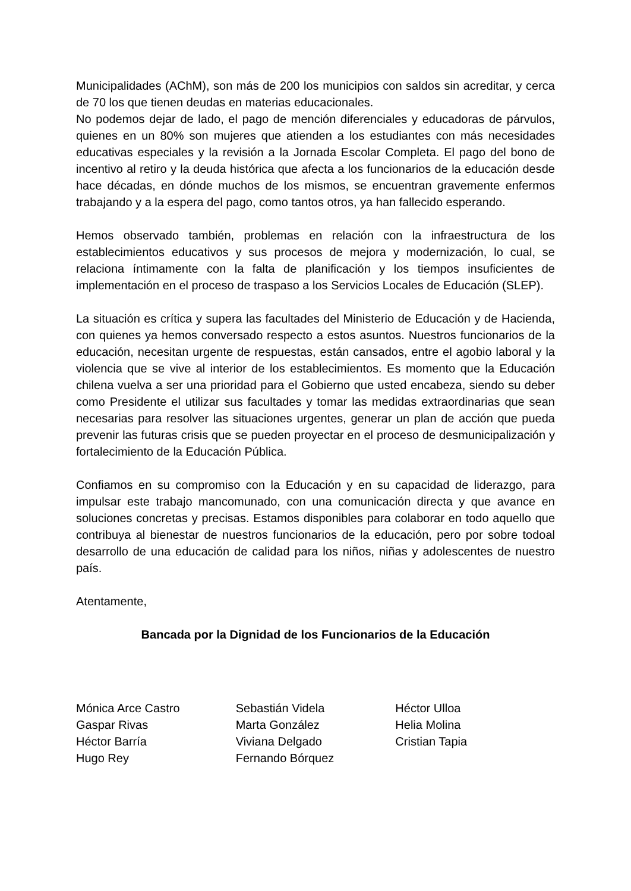Municipalidades (AChM), son más de 200 los municipios con saldos sin acreditar, y cerca de 70 los que tienen deudas en materias educacionales.
No podemos dejar de lado, el pago de mención diferenciales y educadoras de párvulos, quienes en un 80% son mujeres que atienden a los estudiantes con más necesidades educativas especiales y la revisión a la Jornada Escolar Completa. El pago del bono de incentivo al retiro y la deuda histórica que afecta a los funcionarios de la educación desde hace décadas, en dónde muchos de los mismos, se encuentran gravemente enfermos trabajando y a la espera del pago, como tantos otros, ya han fallecido esperando.
Hemos observado también, problemas en relación con la infraestructura de los establecimientos educativos y sus procesos de mejora y modernización, lo cual, se relaciona íntimamente con la falta de planificación y los tiempos insuficientes de implementación en el proceso de traspaso a los Servicios Locales de Educación (SLEP).
La situación es crítica y supera las facultades del Ministerio de Educación y de Hacienda, con quienes ya hemos conversado respecto a estos asuntos. Nuestros funcionarios de la educación, necesitan urgente de respuestas, están cansados, entre el agobio laboral y la violencia que se vive al interior de los establecimientos. Es momento que la Educación chilena vuelva a ser una prioridad para el Gobierno que usted encabeza, siendo su deber como Presidente el utilizar sus facultades y tomar las medidas extraordinarias que sean necesarias para resolver las situaciones urgentes, generar un plan de acción que pueda prevenir las futuras crisis que se pueden proyectar en el proceso de desmunicipalización y fortalecimiento de la Educación Pública.
Confiamos en su compromiso con la Educación y en su capacidad de liderazgo, para impulsar este trabajo mancomunado, con una comunicación directa y que avance en soluciones concretas y precisas. Estamos disponibles para colaborar en todo aquello que contribuya al bienestar de nuestros funcionarios de la educación, pero por sobre todoal desarrollo de una educación de calidad para los niños, niñas y adolescentes de nuestro país.
Atentamente,
Bancada por la Dignidad de los Funcionarios de la Educación
Mónica Arce Castro
Gaspar Rivas
Héctor Barría
Hugo Rey
Sebastián Videla
Marta González
Viviana Delgado
Fernando Bórquez
Héctor Ulloa
Helia Molina
Cristian Tapia